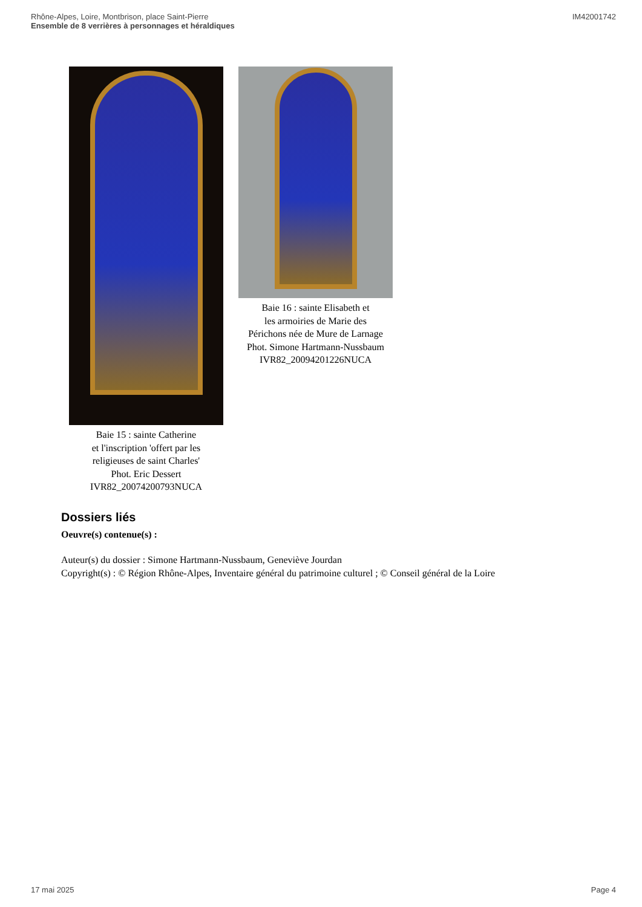Rhône-Alpes, Loire, Montbrison, place Saint-Pierre
Ensemble de 8 verrières à personnages et héraldiques
IM42001742
Baie 15 : sainte Catherine
et l'inscription 'offert par les
religieuses de saint Charles'
Phot. Eric Dessert
IVR82_20074200793NUCA
Baie 16 : sainte Elisabeth et
les armoiries de Marie des
Périchons née de Mure de Larnage
Phot. Simone Hartmann-Nussbaum
IVR82_20094201226NUCA
Dossiers liés
Oeuvre(s) contenue(s) :
Auteur(s) du dossier : Simone Hartmann-Nussbaum, Geneviève Jourdan
Copyright(s) : © Région Rhône-Alpes, Inventaire général du patrimoine culturel ; © Conseil général de la Loire
17 mai 2025 Page 4